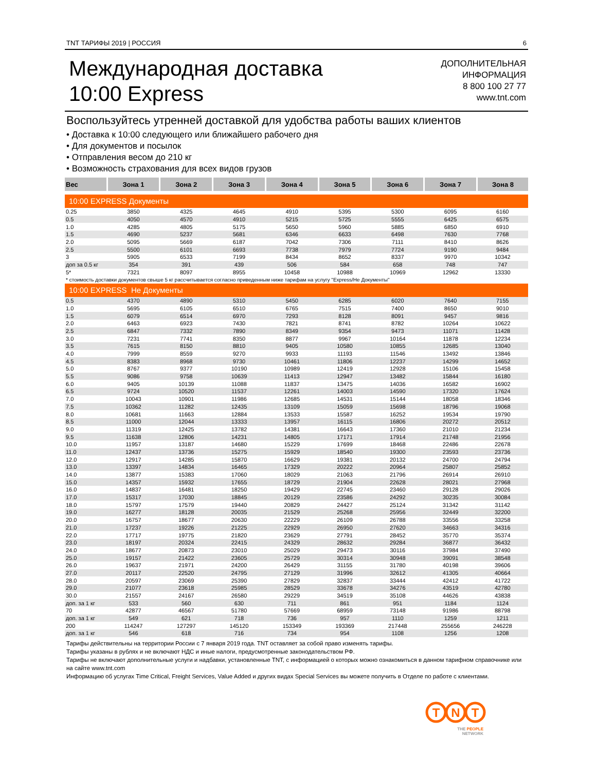TNT ТАРИФЫ 2019 | РОССИЯ 6
Международная доставка
10:00 Express
ДОПОЛНИТЕЛЬНАЯ
ИНФОРМАЦИЯ
8 800 100 27 77
www.tnt.com
Воспользуйтесь утренней доставкой для удобства работы ваших клиентов
• Доставка к 10:00 следующего или ближайшего рабочего дня
• Для документов и посылок
• Отправления весом до 210 кг
• Возможность страхования для всех видов грузов
| Вес | Зона 1 | Зона 2 | Зона 3 | Зона 4 | Зона 5 | Зона 6 | Зона 7 | Зона 8 |
| --- | --- | --- | --- | --- | --- | --- | --- | --- |
| 10:00 EXPRESS Документы | | | | | | | | |
| 0.25 | 3850 | 4325 | 4645 | 4910 | 5395 | 5300 | 6095 | 6160 |
| 0.5 | 4050 | 4570 | 4910 | 5215 | 5725 | 5555 | 6425 | 6575 |
| 1.0 | 4285 | 4805 | 5175 | 5650 | 5960 | 5885 | 6850 | 6910 |
| 1.5 | 4690 | 5237 | 5681 | 6346 | 6633 | 6498 | 7630 | 7768 |
| 2.0 | 5095 | 5669 | 6187 | 7042 | 7306 | 7111 | 8410 | 8626 |
| 2.5 | 5500 | 6101 | 6693 | 7738 | 7979 | 7724 | 9190 | 9484 |
| 3 | 5905 | 6533 | 7199 | 8434 | 8652 | 8337 | 9970 | 10342 |
| доп за 0.5 кг | 354 | 391 | 439 | 506 | 584 | 658 | 748 | 747 |
| 5* | 7321 | 8097 | 8955 | 10458 | 10988 | 10969 | 12962 | 13330 |
| * стоимость доставки документов свыше 5 кг рассчитывается согласно приведенным ниже тарифам на услугу "Express/Не Документы" | | | | | | | | |
| 10:00 EXPRESS Не Документы | | | | | | | | |
| 0.5 | 4370 | 4890 | 5310 | 5450 | 6285 | 6020 | 7640 | 7155 |
| 1.0 | 5695 | 6105 | 6510 | 6765 | 7515 | 7400 | 8650 | 9010 |
| 1.5 | 6079 | 6514 | 6970 | 7293 | 8128 | 8091 | 9457 | 9816 |
| 2.0 | 6463 | 6923 | 7430 | 7821 | 8741 | 8782 | 10264 | 10622 |
| 2.5 | 6847 | 7332 | 7890 | 8349 | 9354 | 9473 | 11071 | 11428 |
| 3.0 | 7231 | 7741 | 8350 | 8877 | 9967 | 10164 | 11878 | 12234 |
| 3.5 | 7615 | 8150 | 8810 | 9405 | 10580 | 10855 | 12685 | 13040 |
| 4.0 | 7999 | 8559 | 9270 | 9933 | 11193 | 11546 | 13492 | 13846 |
| 4.5 | 8383 | 8968 | 9730 | 10461 | 11806 | 12237 | 14299 | 14652 |
| 5.0 | 8767 | 9377 | 10190 | 10989 | 12419 | 12928 | 15106 | 15458 |
| 5.5 | 9086 | 9758 | 10639 | 11413 | 12947 | 13482 | 15844 | 16180 |
| 6.0 | 9405 | 10139 | 11088 | 11837 | 13475 | 14036 | 16582 | 16902 |
| 6.5 | 9724 | 10520 | 11537 | 12261 | 14003 | 14590 | 17320 | 17624 |
| 7.0 | 10043 | 10901 | 11986 | 12685 | 14531 | 15144 | 18058 | 18346 |
| 7.5 | 10362 | 11282 | 12435 | 13109 | 15059 | 15698 | 18796 | 19068 |
| 8.0 | 10681 | 11663 | 12884 | 13533 | 15587 | 16252 | 19534 | 19790 |
| 8.5 | 11000 | 12044 | 13333 | 13957 | 16115 | 16806 | 20272 | 20512 |
| 9.0 | 11319 | 12425 | 13782 | 14381 | 16643 | 17360 | 21010 | 21234 |
| 9.5 | 11638 | 12806 | 14231 | 14805 | 17171 | 17914 | 21748 | 21956 |
| 10.0 | 11957 | 13187 | 14680 | 15229 | 17699 | 18468 | 22486 | 22678 |
| 11.0 | 12437 | 13736 | 15275 | 15929 | 18540 | 19300 | 23593 | 23736 |
| 12.0 | 12917 | 14285 | 15870 | 16629 | 19381 | 20132 | 24700 | 24794 |
| 13.0 | 13397 | 14834 | 16465 | 17329 | 20222 | 20964 | 25807 | 25852 |
| 14.0 | 13877 | 15383 | 17060 | 18029 | 21063 | 21796 | 26914 | 26910 |
| 15.0 | 14357 | 15932 | 17655 | 18729 | 21904 | 22628 | 28021 | 27968 |
| 16.0 | 14837 | 16481 | 18250 | 19429 | 22745 | 23460 | 29128 | 29026 |
| 17.0 | 15317 | 17030 | 18845 | 20129 | 23586 | 24292 | 30235 | 30084 |
| 18.0 | 15797 | 17579 | 19440 | 20829 | 24427 | 25124 | 31342 | 31142 |
| 19.0 | 16277 | 18128 | 20035 | 21529 | 25268 | 25956 | 32449 | 32200 |
| 20.0 | 16757 | 18677 | 20630 | 22229 | 26109 | 26788 | 33556 | 33258 |
| 21.0 | 17237 | 19226 | 21225 | 22929 | 26950 | 27620 | 34663 | 34316 |
| 22.0 | 17717 | 19775 | 21820 | 23629 | 27791 | 28452 | 35770 | 35374 |
| 23.0 | 18197 | 20324 | 22415 | 24329 | 28632 | 29284 | 36877 | 36432 |
| 24.0 | 18677 | 20873 | 23010 | 25029 | 29473 | 30116 | 37984 | 37490 |
| 25.0 | 19157 | 21422 | 23605 | 25729 | 30314 | 30948 | 39091 | 38548 |
| 26.0 | 19637 | 21971 | 24200 | 26429 | 31155 | 31780 | 40198 | 39606 |
| 27.0 | 20117 | 22520 | 24795 | 27129 | 31996 | 32612 | 41305 | 40664 |
| 28.0 | 20597 | 23069 | 25390 | 27829 | 32837 | 33444 | 42412 | 41722 |
| 29.0 | 21077 | 23618 | 25985 | 28529 | 33678 | 34276 | 43519 | 42780 |
| 30.0 | 21557 | 24167 | 26580 | 29229 | 34519 | 35108 | 44626 | 43838 |
| доп. за 1 кг | 533 | 560 | 630 | 711 | 861 | 951 | 1184 | 1124 |
| 70 | 42877 | 46567 | 51780 | 57669 | 68959 | 73148 | 91986 | 88798 |
| доп. за 1 кг | 549 | 621 | 718 | 736 | 957 | 1110 | 1259 | 1211 |
| 200 | 114247 | 127297 | 145120 | 153349 | 193369 | 217448 | 255656 | 246228 |
| доп. за 1 кг | 546 | 618 | 716 | 734 | 954 | 1108 | 1256 | 1208 |
Тарифы действительны на территории России с 7 января 2019 года. TNT оставляет за собой право изменять тарифы.
Тарифы указаны в рублях и не включают НДС и иные налоги, предусмотренные законодательством РФ.
Тарифы не включают дополнительные услуги и надбавки, установленные TNT, с информацией о которых можно ознакомиться в данном тарифном справочнике или на сайте www.tnt.com
Информацию об услугах Time Critical, Freight Services, Value Added и других видах Special Services вы можете получить в Отделе по работе с клиентами.
T
N
T
THE PEOPLE
NETWORK